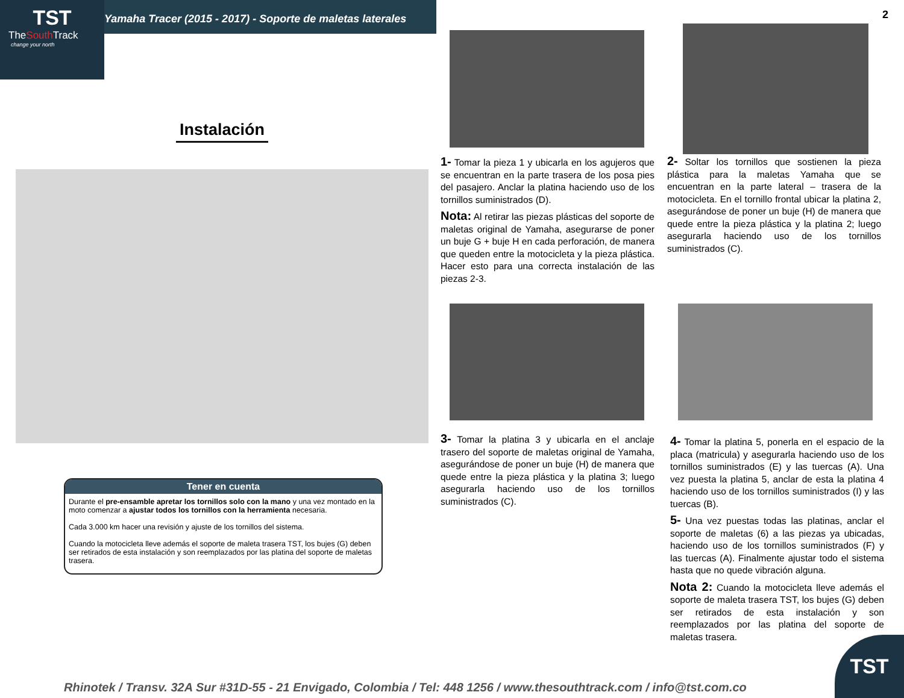TST
TheSouth Track
change your north
Yamaha Tracer (2015 - 2017) - Soporte de maletas laterales
2
Instalación
Tener en cuenta
Durante el pre-ensamble apretar los tornillos solo con la mano y una vez montado en la moto comenzar a ajustar todos los tornillos con la herramienta necesaria.
Cada 3.000 km hacer una revisión y ajuste de los tornillos del sistema.
Cuando la motocicleta lleve además el soporte de maleta trasera TST, los bujes (G) deben ser retirados de esta instalación y son reemplazados por las platina del soporte de maletas trasera.
1- Tomar la pieza 1 y ubicarla en los agujeros que se encuentran en la parte trasera de los posa pies del pasajero. Anclar la platina haciendo uso de los tornillos suministrados (D).
Nota: Al retirar las piezas plásticas del soporte de maletas original de Yamaha, asegurarse de poner un buje G + buje H en cada perforación, de manera que queden entre la motocicleta y la pieza plástica. Hacer esto para una correcta instalación de las piezas 2-3.
2- Soltar los tornillos que sostienen la pieza plástica para la maletas Yamaha que se encuentran en la parte lateral – trasera de la motocicleta. En el tornillo frontal ubicar la platina 2, asegurándose de poner un buje (H) de manera que quede entre la pieza plástica y la platina 2; luego asegurarla haciendo uso de los tornillos suministrados (C).
3- Tomar la platina 3 y ubicarla en el anclaje trasero del soporte de maletas original de Yamaha, asegurándose de poner un buje (H) de manera que quede entre la pieza plástica y la platina 3; luego asegurarla haciendo uso de los tornillos suministrados (C).
4- Tomar la platina 5, ponerla en el espacio de la placa (matricula) y asegurarla haciendo uso de los tornillos suministrados (E) y las tuercas (A). Una vez puesta la platina 5, anclar de esta la platina 4 haciendo uso de los tornillos suministrados (I) y las tuercas (B).
5- Una vez puestas todas las platinas, anclar el soporte de maletas (6) a las piezas ya ubicadas, haciendo uso de los tornillos suministrados (F) y las tuercas (A). Finalmente ajustar todo el sistema hasta que no quede vibración alguna.
Nota 2: Cuando la motocicleta lleve además el soporte de maleta trasera TST, los bujes (G) deben ser retirados de esta instalación y son reemplazados por las platina del soporte de maletas trasera.
Rhinotek / Transv. 32A Sur #31D-55 - 21 Envigado, Colombia / Tel: 448 1256 / www.thesouthtrack.com / info@tst.com.co
TST